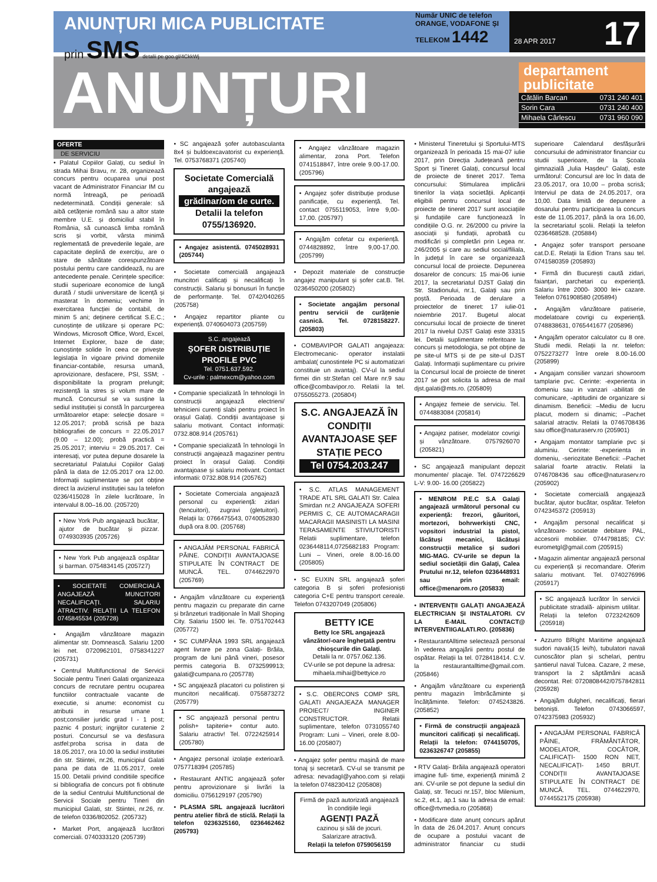ANUNȚURI MICA PUBLICITATE
prin SMS detalii pe goo.gl/4CkkWj
Număr UNIC de telefon
ORANGE, VODAFONE ȘI
TELEKOM 1442
28 APR 2017 17
ANUNȚURI
departament publicitate
Cătălin Barcan 0731 240 401
Sorin Cara 0731 240 400
Mihaela Cârlescu 0731 960 090
OFERTE
DE SERVICIU
• Palatul Copiilor Galați, cu sediul în strada Mihai Bravu, nr. 28, organizează concurs pentru ocuparea unui post vacant de Administrator Financiar IM cu normă întreagă, pe perioadă nedeterminată. Condiții generale: să aibă cetățenie română sau a altor state membre U.E. și domiciliul stabil în România, să cunoască limba română scris și vorbit, vârsta minimă reglementată de prevederile legale, are capacitate deplină de exercițiu, are o stare de sănătate corespunzătoare postului pentru care candidează, nu are antecedente penale. Cerințele specifice: studii superioare economice de lungă durată / studii universitare de licență și masterat în domeniu; vechime în exercitarea funcției de contabil, de minim 5 ani; deținere certificat S.E.C.; cunoștințe de utilizare și operare PC: Windows, Microsoft Office, Word, Excel, Internet Explorer, baze de date; cunoștințe solide în ceea ce privește legislația în vigoare privind domeniile financiar-contabile, resursa umană, aprovizionare, desfacere, PSI, SSM; -disponibilitate la program prelungit; rezistență la stres și volum mare de muncă. Concursul se va susține la sediul instituției și constă în parcurgerea următoarelor etape: selecție dosare = 12.05.2017; probă scrisă pe baza bibliografiei de concurs = 22.05.2017 (9.00 – 12.00); probă practică = 25.05.2017; interviu = 29.05.2017. Cei interesați, vor putea depune dosarele la secretariatul Palatului Copiilor Galați până la data de 12.05.2017 ora 12.00. Informații suplimentare se pot obține direct la avizierul instituției sau la telefon 0236/415028 în zilele lucrătoare, în intervalul 8.00–16.00. (205720)
• New York Pub angajează bucătar, ajutor de bucătar și pizzar. 0749303935 (205726)
• New York Pub angajează ospătar și barman. 0754834145 (205727)
• SOCIETATE COMERCIALĂ ANGAJEAZĂ MUNCITORI NECALIFICAȚI. SALARIU ATRACTIV. RELAȚII LA TELEFON 0745845534 (205728)
• Angajăm vânzătoare magazin alimentar str. Domnească. Salariu 1200 lei net. 0720962101, 0758341227 (205731)
• Centrul Multifunctional de Servicii Sociale pentru Tineri Galati organizeaza concurs de recrutare pentru ocuparea functiilor contractuale vacante de executie, si anume: economist cu atributii in resurse umane 1 post;consilier juridic grad I - 1 post; paznic 4 posturi; ingrijitor curatenie 2 posturi. Concursul se va desfasura astfel:proba scrisa in data de 18.05.2017, ora 10.00 la sediul institutiei din str. Stiintei, nr.26, municipiul Galati pana pe data de 11.05.2017, orele 15.00. Detalii privind conditiile specifice si bibliografia de concurs pot fi obtinute de la sediul Centrului Multifunctional de Servicii Sociale pentru Tineri din municipiul Galati, str. Stiintei, nr.26, nr. de telefon 0336/802052. (205732)
• Market Port, angajează lucrători comerciali. 0740333120 (205739)
• SC angajează șofer autobasculanta 8x4 și buldoexcavatorist cu experiență. Tel. 0753768371 (205740)
Societate Comercială
angajează
grădinar/om de curte.
Detalii la telefon
0755/136920.
• Angajez asistentă. 0745028931 (205744)
• Societate comercială angajează muncitori calificați și necalificați în construcții. Salariu și bonusuri în funcție de performanțe. Tel. 0742/040265 (205758)
• Angajez repartitor pliante cu experiență. 0740604073 (205759)
S.C. angajează
ȘOFER DISTRIBUȚIE PROFILE PVC
Tel. 0751.637.592.
Cv-urile : palmexcm@yahoo.com
• Companie specializată în tehnologii în construcții angajează electrieni/ tehnicieni curenți slabi pentru proiect în orașul Galați. Condiții avantajoase și salariu motivant. Contact informații: 0732.808.914 (205761)
• Companie specializată în tehnologii în construcții angajează magaziner pentru proiect în orașul Galați. Condiții avantajoase și salariu motivant. Contact informatii: 0732.808.914 (205762)
• Societate Comerciala angajează personal cu experiență: zidari (tencuitori), zugravi (gletuitori). Relații la: 0766475543, 0740052830 după ora 8.00. (205768)
• ANGAJĂM PERSONAL FABRICĂ PÂINE. CONDIȚII AVANTAJOASE STIPULATE ÎN CONTRACT DE MUNCĂ. TEL. 0744622970 (205769)
• Angajăm vânzătoare cu experiență pentru magazin cu preparate din carne și brânzeturi tradiționale în Mall Shoping City. Salariu 1500 lei. Te. 0751702443 (205772)
• SC CUMPĂNA 1993 SRL angajează agent livrare pe zona Galați- Brăila, program de luni până vineri, posesor permis categoria B. 0732599913; galati@cumpana.ro (205778)
• SC angajează placatori cu polistiren și muncitori necalificați. 0755873272 (205779)
• SC angajează personal pentru polish+ tapiterie+ contur auto. Salariu atractiv! Tel. 0722425914 (205780)
• Angajez personal izolație exterioară. 0757718394 (205785)
• Restaurant ANTIC angajează șofer pentru aprovizionare și livrări la domiciliu. 0756129197 (205790)
• PLASMA SRL angajează lucrători pentru atelier fibră de sticlă. Relații la telefon 0236325160, 0236462462 (205793)
• Angajez vânzătoare magazin alimentar, zona Port. Telefon 0741518847, între orele 9.00-17.00. (205796)
• Angajez șofer distribuție produse panificație, cu experiență. Tel. contact 0755119053, între 9,00-17,00. (205797)
• Angajăm cofetar cu experiență. 0744828892, între 9,00-17,00. (205799)
• Depozit materiale de construcție angajez manipulant și șofer cat.B. Tel. 0236450200 (205802)
• Societate angajăm personal pentru servicii de curățenie casnică. Tel. 0728158227. (205803)
• COMBAVIPOR GALATI angajeaza: Electromecanic- operator instalatii ambalat( cunostintele PC si automatizari constituie un avantaj). CV-ul la sediul firmei din str.Stefan cel Mare nr.9 sau office@combavipor.ro. Relatii la tel. 0755055273. (205804)
S.C. ANGAJEAZĂ ÎN CONDIȚII AVANTAJOASE ȘEF STAȚIE PECO
Tel 0754.203.247
• S.C. ATLAS MANAGEMENT TRADE ATL SRL GALATI Str. Calea Smirdan nr.2 ANGAJEAZA SOFERI PERMIS C, CE AUTOMACARAGII MACARAGII MASINISTI LA MASINI TERASAMENTE STIVIUTORISTI Relatii suplimentare, telefon 0236448114,0725682183 Program: Luni – Vineri, orele 8.00-16.00 (205805)
• SC EUXIN SRL angajează șoferi categoria B și șoferi profesioniști categoria C+E pentru transport cereale. Telefon 0743207049 (205806)
BETTY ICE
Betty Ice SRL angajează vânzător/-oare înghețată pentru chioșcurile din Galați.
Detalii la nr. 0757.062.136.
CV-urile se pot depune la adresa: mihaela.mihai@bettyice.ro
• S.C. OBERCONS COMP SRL GALATI ANGAJEAZA MANAGER PROIECT/ INGINER CONSTRUCTOR. Relatii suplimentare, telefon 0731055740 Program: Luni – Vineri, orele 8.00-16.00 (205807)
• Angajez șofer pentru mașină de mare tonaj și secretară. CV-ul se transmit pe adresa: nevadagl@yahoo.com și relații la telefon 0748230412 (205808)
Firmă de pază autorizată angajează în condițiile legii
AGENȚI PAZĂ
cazinou și săli de jocuri.
Salarizare atractivă.
Relații la telefon 0759056159
• Ministerul Tineretului și Sportului-MTS organizează în perioada 15 mai-07 iulie 2017, prin Direcția Județeană pentru Sport și Tineret Galați, concursul local de proiecte de tineret 2017. Tema concursului: Stimularea implicării tinerilor la viața societății. Aplicanții eligibili pentru concursul local de proiecte de tineret 2017 sunt asociațiile și fundațiile care funcționează în condițiile O.G. nr. 26/2000 cu privire la asociații și fundații, aprobată cu modificări și completări prin Legea nr. 246/2005 și care au sediul social/filiala, în județul în care se organizează concursul local de proiecte. Depunerea dosarelor de concurs: 15 mai-06 iunie 2017, la secretariatul DJST Galați din Str. Stadionului, nr.1, Galați sau prin poștă. Perioada de derulare a proiectelor de tineret: 17 iulie-01 noiembrie 2017. Bugetul alocat concursului local de proiecte de tineret 2017 la nivelul DJST Galați este 33315 lei. Detalii suplimentare referitoare la concurs și metodologia, se pot obține de pe site-ul MTS și de pe site-ul DJST Galați. Informații suplimentare cu privire la Concursul local de proiecte de tineret 2017 se pot solicita la adresa de mail djst.galati@mts.ro. (205809)
• Angajez femeie de serviciu. Tel. 0744883084 (205814)
• Angajez patiser, modelator covrigi și vânzătoare. 0757926070 (205821)
• SC angajează manipulant depozit monumente/ placaje. Tel. 0747226629 L-V: 9.00- 16.00 (205822)
• MENROM P.E.C S.A Galați angajează următorul personal cu experiență: frezori, găuritori, mortezori, bohrwerkiști CNC, vopsitori industrial la pistol, lăcătuși mecanici, lăcătuși construcții metalice și sudori MIG-MAG. CV-urile se depun la sediul societății din Galați, Calea Prutului nr.12, telefon 0236448931 sau prin email: office@menarom.ro (205833)
• INTERVENȚII GALAȚI ANGAJEAZĂ ELECTRICIAN ȘI INSTALATORI. CV LA E-MAIL CONTACT@ INTERVENTIIGALATI.RO. (205836)
• RestaurantAlltime selectează personal în vederea angajării pentru postul de ospătar. Relații la tel. 0728418414. C.V. la restaurantalltime@gmail.com. (205846)
• Angajăm vânzătoare cu experiență pentru magazin îmbrăcăminte și încălțăminte. Telefon: 0745243826. (205852)
• Firmă de construcții angajează muncitori calificați și necalificați. Relații la telefon: 0744150705, 0236326747 (205855)
• RTV Galați- Brăila angajează operatori imagine full- time, experiență minimă 2 ani. CV-urile se pot depune la sediul din Galați, str. Tecuci nr.157, bloc Milenium, sc.2, et.1, ap.1 sau la adresa de email: office@rtvmedia.ro (205868)
• Modificare date anunț concurs apărut în data de 26.04.2017. Anunț concurs de ocupare a postului vacant de administrator financiar cu studii superioare Calendarul desfășurării concursului de administrator financiar cu studii superioare, de la Școala gimnazială „Iulia Hașdeu" Galați, este următorul: Concursul are loc în data de 23.05.2017, ora 10,00 – proba scrisă; Interviul pe data de 24.05.2017, ora 10,00. Data limită de depunere a dosarului pentru participarea la concurs este de 11.05.2017, până la ora 16,00, la secretariatul școlii. Relații la telefon 0236468528. (205884)
• Angajez șofer transport persoane cat.D.E. Relații la Edion Trans sau tel. 0741580359 (205893)
• Firmă din București caută zidari, faianțari, parchetari cu experiență. Salariu între 2000- 3000 lei+ cazare. Telefon 0761908580 (205894)
• Angajăm vânzătoare patiserie, modelatoare covrigi cu experiență. 0748838631, 0765441677 (205896)
• Angajăm operator calculator cu 8 ore. Studii medii. Relații la nr. telefon: 0752273277 între orele 8.00-16.00 (205899)
• Angajam consilier vanzari showroom tamplarie pvc. Cerinte: -experienta in domeniu sau in vanzari -abilitati de comunicare, -aptitudini de organizare si dinamism. Beneficii: –Mediu de lucru placut, modern si dinamic; –Pachet salarial atractiv. Relatii la 0746708436 sau office@naturaserv.ro (205901)
• Angajam montator tamplarie pvc și aluminiu. Cerinte: -experienta in domeniu, -seriozitate Beneficii: –Pachet salarial foarte atractiv. Relatii la 0746708436 sau office@naturaserv.ro (205902)
• Societate comercială angajează bucătar, ajutor bucătar, ospătar. Telefon 0742345372 (205913)
• Angajăm personal necalificat și vânzătoare- societate debitare PAL, accesorii mobilier. 0744798185; CV: eurometgl@gmail.com (205915)
• Magazin alimentar angajează personal cu experiență și recomandare. Oferim salariu motivant. Tel. 0740276996 (205917)
• SC angajează lucrător în servicii publicitate stradală- alpinism utilitar. Relații la telefon 0723242609 (205918)
• Azzurro BRight Maritime angajează sudori navali(15 lei/h), tubulatori navali cunoscător plan și schelari, pentru șantierul naval Tulcea. Cazare, 2 mese, transport la 2 săptămâni acasă decontat. Rel: 0720808442/0757842811 (205928)
• Angajăm dulgheri, necalificați, fierari betoniști. Telefon 0743066597, 0742375983 (205932)
• ANGAJĂM PERSONAL FABRICĂ PÂINE, FRĂMÂNTĂTOR, MODELATOR, COCĂTOR, CALIFICAȚI- 1500 RON NET, NECALIFICAȚI- 1450 BRUT. CONDIȚII AVANTAJOASE STIPULATE ÎN CONTRACT DE MUNCĂ. TEL. 0744622970, 0744552175 (205938)